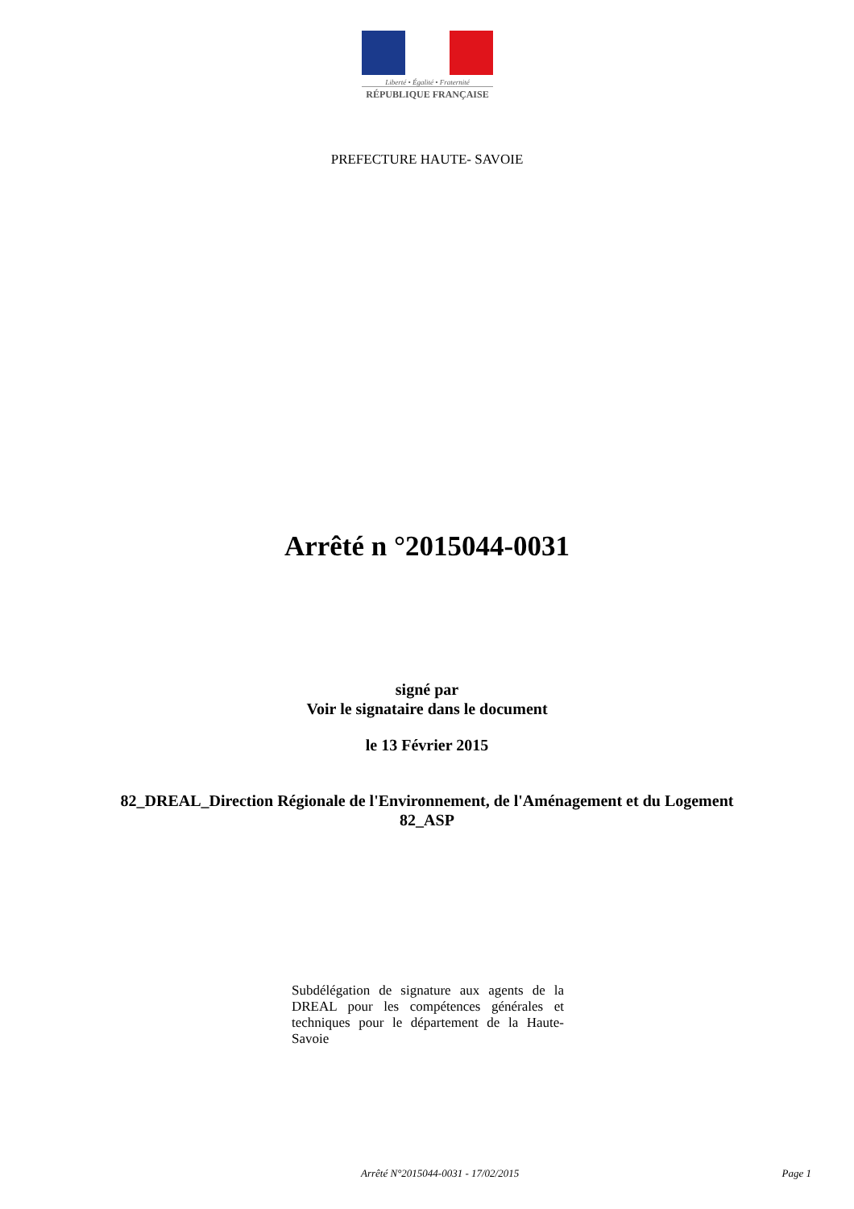Liberté • Égalité • Fraternité
RÉPUBLIQUE FRANÇAISE
PREFECTURE HAUTE- SAVOIE
Arrêté n °2015044-0031
signé par
Voir le signataire dans le document
le 13 Février 2015
82_DREAL_Direction Régionale de l'Environnement, de l'Aménagement et du Logement
82_ASP
Subdélégation de signature aux agents de la DREAL pour les compétences générales et techniques pour le département de la Haute-Savoie
Arrêté N°2015044-0031 - 17/02/2015 Page 1